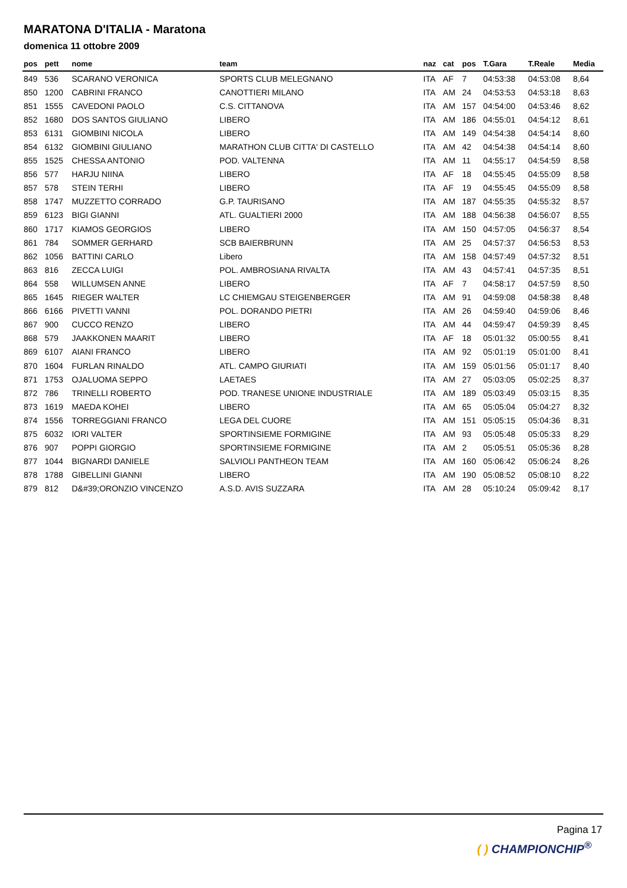MARATONA D'ITALIA - Maratona
domenica 11 ottobre 2009
| pos | pett | nome | team | naz | cat | pos | T.Gara | T.Reale | Media |
| --- | --- | --- | --- | --- | --- | --- | --- | --- | --- |
| 849 | 536 | SCARANO VERONICA | SPORTS CLUB MELEGNANO | ITA | AF | 7 | 04:53:38 | 04:53:08 | 8,64 |
| 850 | 1200 | CABRINI FRANCO | CANOTTIERI MILANO | ITA | AM | 24 | 04:53:53 | 04:53:18 | 8,63 |
| 851 | 1555 | CAVEDONI PAOLO | C.S. CITTANOVA | ITA | AM | 157 | 04:54:00 | 04:53:46 | 8,62 |
| 852 | 1680 | DOS SANTOS GIULIANO | LIBERO | ITA | AM | 186 | 04:55:01 | 04:54:12 | 8,61 |
| 853 | 6131 | GIOMBINI NICOLA | LIBERO | ITA | AM | 149 | 04:54:38 | 04:54:14 | 8,60 |
| 854 | 6132 | GIOMBINI GIULIANO | MARATHON CLUB CITTA' DI CASTELLO | ITA | AM | 42 | 04:54:38 | 04:54:14 | 8,60 |
| 855 | 1525 | CHESSA ANTONIO | POD. VALTENNA | ITA | AM | 11 | 04:55:17 | 04:54:59 | 8,58 |
| 856 | 577 | HARJU NIINA | LIBERO | ITA | AF | 18 | 04:55:45 | 04:55:09 | 8,58 |
| 857 | 578 | STEIN TERHI | LIBERO | ITA | AF | 19 | 04:55:45 | 04:55:09 | 8,58 |
| 858 | 1747 | MUZZETTO CORRADO | G.P. TAURISANO | ITA | AM | 187 | 04:55:35 | 04:55:32 | 8,57 |
| 859 | 6123 | BIGI GIANNI | ATL. GUALTIERI 2000 | ITA | AM | 188 | 04:56:38 | 04:56:07 | 8,55 |
| 860 | 1717 | KIAMOS GEORGIOS | LIBERO | ITA | AM | 150 | 04:57:05 | 04:56:37 | 8,54 |
| 861 | 784 | SOMMER GERHARD | SCB BAIERBRUNN | ITA | AM | 25 | 04:57:37 | 04:56:53 | 8,53 |
| 862 | 1056 | BATTINI CARLO | Libero | ITA | AM | 158 | 04:57:49 | 04:57:32 | 8,51 |
| 863 | 816 | ZECCA LUIGI | POL. AMBROSIANA RIVALTA | ITA | AM | 43 | 04:57:41 | 04:57:35 | 8,51 |
| 864 | 558 | WILLUMSEN ANNE | LIBERO | ITA | AF | 7 | 04:58:17 | 04:57:59 | 8,50 |
| 865 | 1645 | RIEGER WALTER | LC CHIEMGAU STEIGENBERGER | ITA | AM | 91 | 04:59:08 | 04:58:38 | 8,48 |
| 866 | 6166 | PIVETTI VANNI | POL. DORANDO PIETRI | ITA | AM | 26 | 04:59:40 | 04:59:06 | 8,46 |
| 867 | 900 | CUCCO RENZO | LIBERO | ITA | AM | 44 | 04:59:47 | 04:59:39 | 8,45 |
| 868 | 579 | JAAKKONEN MAARIT | LIBERO | ITA | AF | 18 | 05:01:32 | 05:00:55 | 8,41 |
| 869 | 6107 | AIANI FRANCO | LIBERO | ITA | AM | 92 | 05:01:19 | 05:01:00 | 8,41 |
| 870 | 1604 | FURLAN RINALDO | ATL. CAMPO GIURIATI | ITA | AM | 159 | 05:01:56 | 05:01:17 | 8,40 |
| 871 | 1753 | OJALUOMA SEPPO | LAETAES | ITA | AM | 27 | 05:03:05 | 05:02:25 | 8,37 |
| 872 | 786 | TRINELLI ROBERTO | POD. TRANESE UNIONE INDUSTRIALE | ITA | AM | 189 | 05:03:49 | 05:03:15 | 8,35 |
| 873 | 1619 | MAEDA KOHEI | LIBERO | ITA | AM | 65 | 05:05:04 | 05:04:27 | 8,32 |
| 874 | 1556 | TORREGGIANI FRANCO | LEGA DEL CUORE | ITA | AM | 151 | 05:05:15 | 05:04:36 | 8,31 |
| 875 | 6032 | IORI VALTER | SPORTINSIEME FORMIGINE | ITA | AM | 93 | 05:05:48 | 05:05:33 | 8,29 |
| 876 | 907 | POPPI GIORGIO | SPORTINSIEME FORMIGINE | ITA | AM | 2 | 05:05:51 | 05:05:36 | 8,28 |
| 877 | 1044 | BIGNARDI DANIELE | SALVIOLI PANTHEON TEAM | ITA | AM | 160 | 05:06:42 | 05:06:24 | 8,26 |
| 878 | 1788 | GIBELLINI GIANNI | LIBERO | ITA | AM | 190 | 05:08:52 | 05:08:10 | 8,22 |
| 879 | 812 | D&#39;ORONZIO VINCENZO | A.S.D. AVIS SUZZARA | ITA | AM | 28 | 05:10:24 | 05:09:42 | 8,17 |
Pagina 17
( ) CHAMPIONCHIP<sup>®</sup>